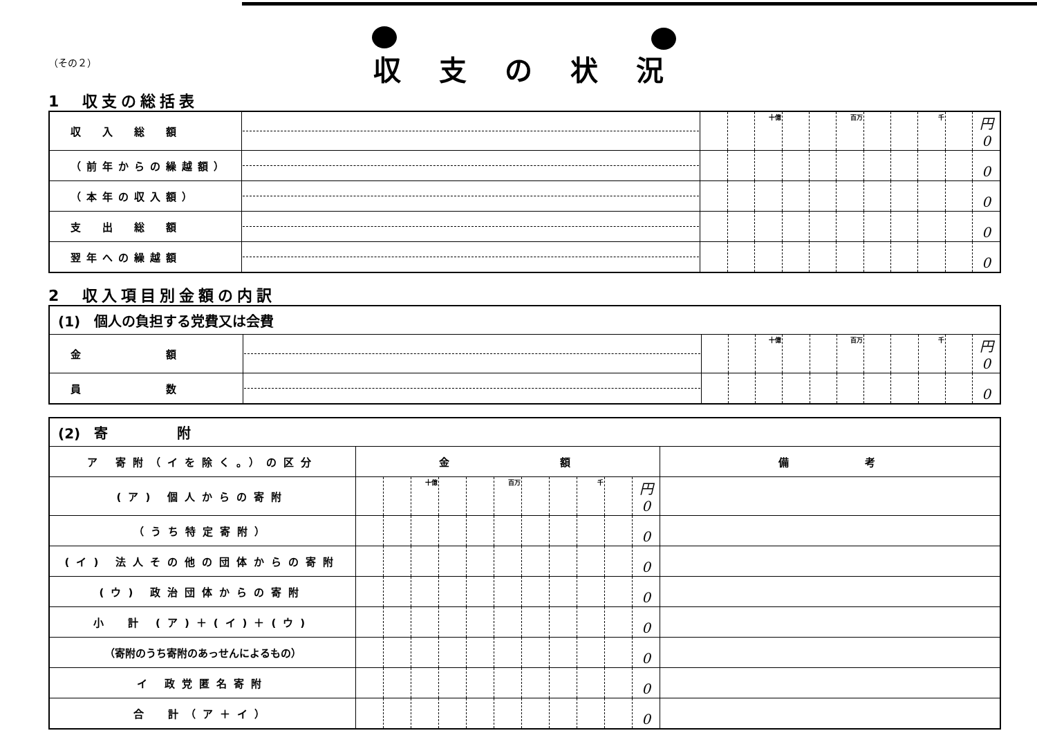（その２）
収支の状況
1　収支の総括表
| 収 入 総 額 | | | | 十億 | | | 百万 | | | 千 | | 円 0 |
| （前年からの繰越額） | | | | | | | | | | | | 0 |
| （本年の収入額） | | | | | | | | | | | | 0 |
| 支 出 総 額 | | | | | | | | | | | | 0 |
| 翌年への繰越額 | | | | | | | | | | | | 0 |
2　収入項目別金額の内訳
| (1) 個人の負担する党費又は会費 | | | | | | | | | | | | |
| 金 額 | | | | 十億 | | | 百万 | | | 千 | | 円 0 |
| 員 数 | | | | | | | | | | | | 0 |
| (2) 寄 附 | | | | | | | | | | | | |
| ア 寄附（イを除く。）の区分 | 金 額 | | | | | | | | | | | 備 考 |
| (ア) 個人からの寄附 | | | 十億 | | | 百万 | | | 千 | | 円 0 | |
| （うち特定寄附） | | | | | | | | | | | 0 | |
| (イ) 法人その他の団体からの寄附 | | | | | | | | | | | 0 | |
| (ウ) 政治団体からの寄附 | | | | | | | | | | | 0 | |
| 小 計 (ア)＋(イ)＋(ウ) | | | | | | | | | | | 0 | |
| （寄附のうち寄附のあっせんによるもの） | | | | | | | | | | | 0 | |
| イ 政党匿名寄附 | | | | | | | | | | | 0 | |
| 合 計（ア＋イ） | | | | | | | | | | | 0 | |